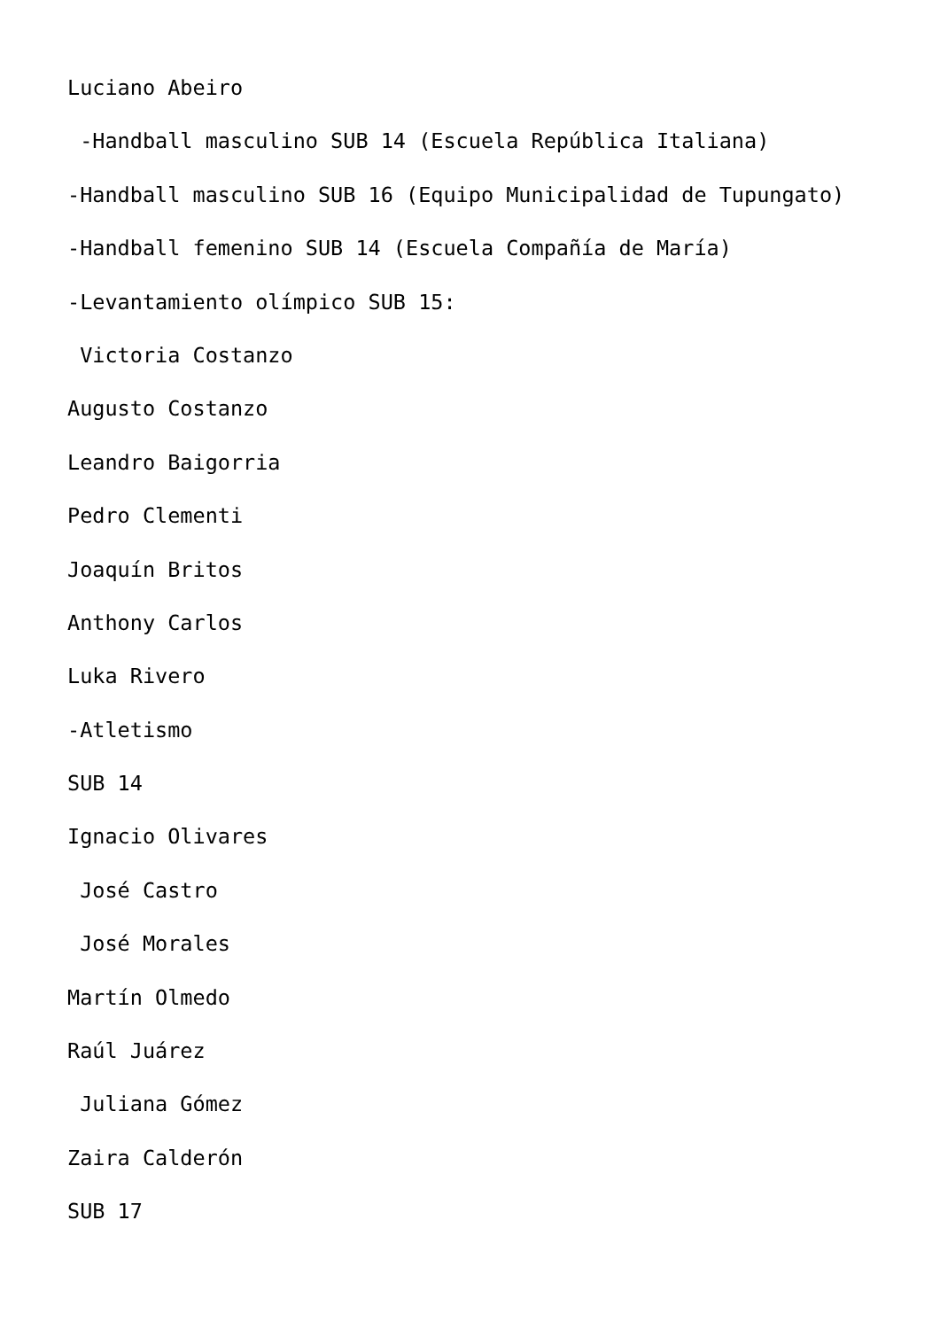Luciano Abeiro
-Handball masculino SUB 14 (Escuela República Italiana)
-Handball masculino SUB 16 (Equipo Municipalidad de Tupungato)
-Handball femenino SUB 14 (Escuela Compañía de María)
-Levantamiento olímpico SUB 15:
Victoria Costanzo
Augusto Costanzo
Leandro Baigorria
Pedro Clementi
Joaquín Britos
Anthony Carlos
Luka Rivero
-Atletismo
SUB 14
Ignacio Olivares
José Castro
José Morales
Martín Olmedo
Raúl Juárez
Juliana Gómez
Zaira Calderón
SUB 17